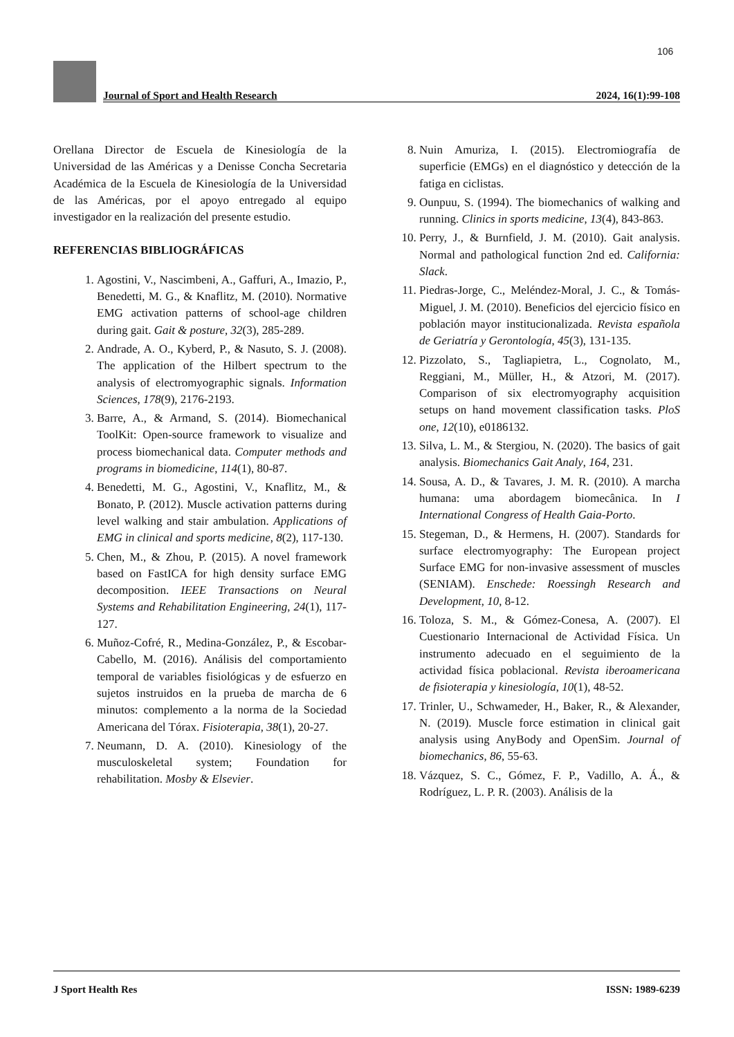106
Journal of Sport and Health Research 2024, 16(1):99-108
Orellana Director de Escuela de Kinesiología de la Universidad de las Américas y a Denisse Concha Secretaria Académica de la Escuela de Kinesiología de la Universidad de las Américas, por el apoyo entregado al equipo investigador en la realización del presente estudio.
REFERENCIAS BIBLIOGRÁFICAS
1. Agostini, V., Nascimbeni, A., Gaffuri, A., Imazio, P., Benedetti, M. G., & Knaflitz, M. (2010). Normative EMG activation patterns of school-age children during gait. Gait & posture, 32(3), 285-289.
2. Andrade, A. O., Kyberd, P., & Nasuto, S. J. (2008). The application of the Hilbert spectrum to the analysis of electromyographic signals. Information Sciences, 178(9), 2176-2193.
3. Barre, A., & Armand, S. (2014). Biomechanical ToolKit: Open-source framework to visualize and process biomechanical data. Computer methods and programs in biomedicine, 114(1), 80-87.
4. Benedetti, M. G., Agostini, V., Knaflitz, M., & Bonato, P. (2012). Muscle activation patterns during level walking and stair ambulation. Applications of EMG in clinical and sports medicine, 8(2), 117-130.
5. Chen, M., & Zhou, P. (2015). A novel framework based on FastICA for high density surface EMG decomposition. IEEE Transactions on Neural Systems and Rehabilitation Engineering, 24(1), 117-127.
6. Muñoz-Cofré, R., Medina-González, P., & Escobar-Cabello, M. (2016). Análisis del comportamiento temporal de variables fisiológicas y de esfuerzo en sujetos instruidos en la prueba de marcha de 6 minutos: complemento a la norma de la Sociedad Americana del Tórax. Fisioterapia, 38(1), 20-27.
7. Neumann, D. A. (2010). Kinesiology of the musculoskeletal system; Foundation for rehabilitation. Mosby & Elsevier.
8. Nuin Amuriza, I. (2015). Electromiografía de superficie (EMGs) en el diagnóstico y detección de la fatiga en ciclistas.
9. Ounpuu, S. (1994). The biomechanics of walking and running. Clinics in sports medicine, 13(4), 843-863.
10. Perry, J., & Burnfield, J. M. (2010). Gait analysis. Normal and pathological function 2nd ed. California: Slack.
11. Piedras-Jorge, C., Meléndez-Moral, J. C., & Tomás-Miguel, J. M. (2010). Beneficios del ejercicio físico en población mayor institucionalizada. Revista española de Geriatría y Gerontología, 45(3), 131-135.
12. Pizzolato, S., Tagliapietra, L., Cognolato, M., Reggiani, M., Müller, H., & Atzori, M. (2017). Comparison of six electromyography acquisition setups on hand movement classification tasks. PloS one, 12(10), e0186132.
13. Silva, L. M., & Stergiou, N. (2020). The basics of gait analysis. Biomechanics Gait Analy, 164, 231.
14. Sousa, A. D., & Tavares, J. M. R. (2010). A marcha humana: uma abordagem biomecânica. In I International Congress of Health Gaia-Porto.
15. Stegeman, D., & Hermens, H. (2007). Standards for surface electromyography: The European project Surface EMG for non-invasive assessment of muscles (SENIAM). Enschede: Roessingh Research and Development, 10, 8-12.
16. Toloza, S. M., & Gómez-Conesa, A. (2007). El Cuestionario Internacional de Actividad Física. Un instrumento adecuado en el seguimiento de la actividad física poblacional. Revista iberoamericana de fisioterapia y kinesiología, 10(1), 48-52.
17. Trinler, U., Schwameder, H., Baker, R., & Alexander, N. (2019). Muscle force estimation in clinical gait analysis using AnyBody and OpenSim. Journal of biomechanics, 86, 55-63.
18. Vázquez, S. C., Gómez, F. P., Vadillo, A. Á., & Rodríguez, L. P. R. (2003). Análisis de la
J Sport Health Res ISSN: 1989-6239